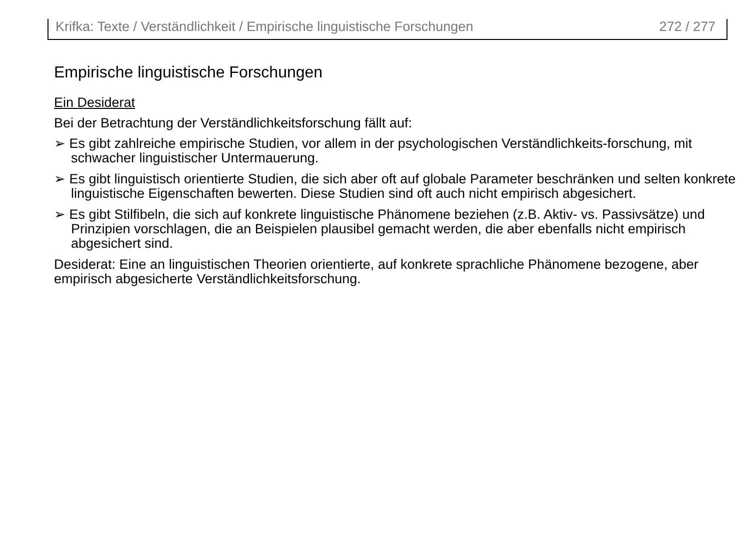Krifka: Texte / Verständlichkeit / Empirische linguistische Forschungen 272 / 277
Empirische linguistische Forschungen
Ein Desiderat
Bei der Betrachtung der Verständlichkeitsforschung fällt auf:
➢ Es gibt zahlreiche empirische Studien, vor allem in der psychologischen Verständlichkeits-forschung, mit schwacher linguistischer Untermauerung.
➢ Es gibt linguistisch orientierte Studien, die sich aber oft auf globale Parameter beschränken und selten konkrete linguistische Eigenschaften bewerten. Diese Studien sind oft auch nicht empirisch abgesichert.
➢ Es gibt Stilfibeln, die sich auf konkrete linguistische Phänomene beziehen (z.B. Aktiv- vs. Passivsätze) und Prinzipien vorschlagen, die an Beispielen plausibel gemacht werden, die aber ebenfalls nicht empirisch abgesichert sind.
Desiderat: Eine an linguistischen Theorien orientierte, auf konkrete sprachliche Phänomene bezogene, aber empirisch abgesicherte Verständlichkeitsforschung.